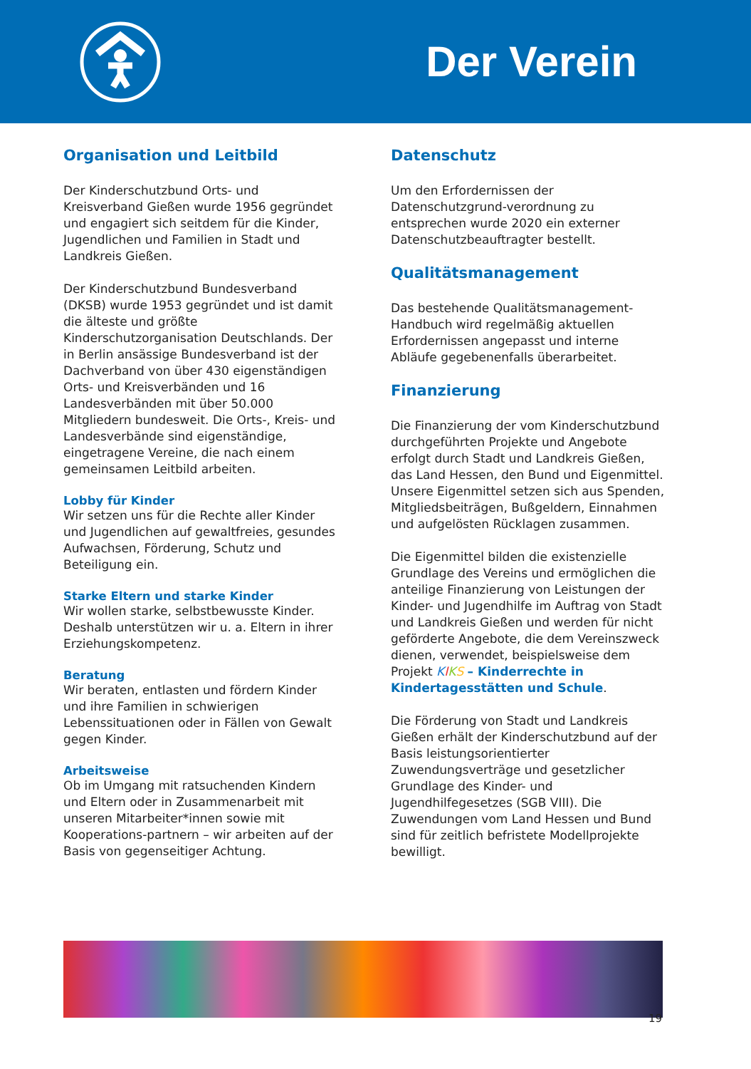Der Verein
Organisation und Leitbild
Der Kinderschutzbund Orts- und Kreisverband Gießen wurde 1956 gegründet und engagiert sich seitdem für die Kinder, Jugendlichen und Familien in Stadt und Landkreis Gießen.
Der Kinderschutzbund Bundesverband (DKSB) wurde 1953 gegründet und ist damit die älteste und größte Kinderschutzorganisation Deutschlands. Der in Berlin ansässige Bundesverband ist der Dachverband von über 430 eigenständigen Orts- und Kreisverbänden und 16 Landesverbänden mit über 50.000 Mitgliedern bundesweit. Die Orts-, Kreis- und Landesverbände sind eigenständige, eingetragene Vereine, die nach einem gemeinsamen Leitbild arbeiten.
Lobby für Kinder
Wir setzen uns für die Rechte aller Kinder und Jugendlichen auf gewaltfreies, gesundes Aufwachsen, Förderung, Schutz und Beteiligung ein.
Starke Eltern und starke Kinder
Wir wollen starke, selbstbewusste Kinder. Deshalb unterstützen wir u. a. Eltern in ihrer Erziehungskompetenz.
Beratung
Wir beraten, entlasten und fördern Kinder und ihre Familien in schwierigen Lebenssituationen oder in Fällen von Gewalt gegen Kinder.
Arbeitsweise
Ob im Umgang mit ratsuchenden Kindern und Eltern oder in Zusammenarbeit mit unseren Mitarbeiter*innen sowie mit Kooperations-partnern – wir arbeiten auf der Basis von gegenseitiger Achtung.
Datenschutz
Um den Erfordernissen der Datenschutzgrund-verordnung zu entsprechen wurde 2020 ein externer Datenschutzbeauftragter bestellt.
Qualitätsmanagement
Das bestehende Qualitätsmanagement-Handbuch wird regelmäßig aktuellen Erfordernissen angepasst und interne Abläufe gegebenenfalls überarbeitet.
Finanzierung
Die Finanzierung der vom Kinderschutzbund durchgeführten Projekte und Angebote erfolgt durch Stadt und Landkreis Gießen, das Land Hessen, den Bund und Eigenmittel. Unsere Eigenmittel setzen sich aus Spenden, Mitgliedsbeiträgen, Bußgeldern, Einnahmen und aufgelösten Rücklagen zusammen.
Die Eigenmittel bilden die existenzielle Grundlage des Vereins und ermöglichen die anteilige Finanzierung von Leistungen der Kinder- und Jugendhilfe im Auftrag von Stadt und Landkreis Gießen und werden für nicht geförderte Angebote, die dem Vereinszweck dienen, verwendet, beispielsweise dem Projekt KIKS – Kinderrechte in Kindertagesstätten und Schule.
Die Förderung von Stadt und Landkreis Gießen erhält der Kinderschutzbund auf der Basis leistungsorientierter Zuwendungsverträge und gesetzlicher Grundlage des Kinder- und Jugendhilfegesetzes (SGB VIII). Die Zuwendungen vom Land Hessen und Bund sind für zeitlich befristete Modellprojekte bewilligt.
19